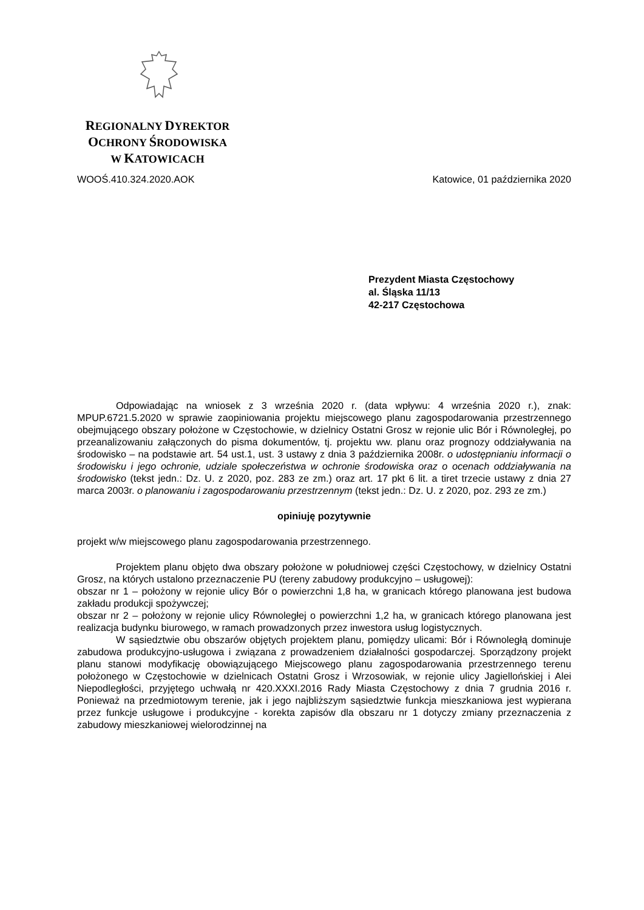REGIONALNY DYREKTOR
OCHRONY ŚRODOWISKA
W KATOWICACH
WOOŚ.410.324.2020.AOK Katowice, 01 października 2020
Prezydent Miasta Częstochowy
al. Śląska 11/13
42-217 Częstochowa
Odpowiadając na wniosek z 3 września 2020 r. (data wpływu: 4 września 2020 r.), znak: MPUP.6721.5.2020 w sprawie zaopiniowania projektu miejscowego planu zagospodarowania przestrzennego obejmującego obszary położone w Częstochowie, w dzielnicy Ostatni Grosz w rejonie ulic Bór i Równoległej, po przeanalizowaniu załączonych do pisma dokumentów, tj. projektu ww. planu oraz prognozy oddziaływania na środowisko – na podstawie art. 54 ust.1, ust. 3 ustawy z dnia 3 października 2008r. o udostępnianiu informacji o środowisku i jego ochronie, udziale społeczeństwa w ochronie środowiska oraz o ocenach oddziaływania na środowisko (tekst jedn.: Dz. U. z 2020, poz. 283 ze zm.) oraz art. 17 pkt 6 lit. a tiret trzecie ustawy z dnia 27 marca 2003r. o planowaniu i zagospodarowaniu przestrzennym (tekst jedn.: Dz. U. z 2020, poz. 293 ze zm.)
opiniuję pozytywnie
projekt w/w miejscowego planu zagospodarowania przestrzennego.
Projektem planu objęto dwa obszary położone w południowej części Częstochowy, w dzielnicy Ostatni Grosz, na których ustalono przeznaczenie PU (tereny zabudowy produkcyjno – usługowej):
obszar nr 1 – położony w rejonie ulicy Bór o powierzchni 1,8 ha, w granicach którego planowana jest budowa zakładu produkcji spożywczej;
obszar nr 2 – położony w rejonie ulicy Równoległej o powierzchni 1,2 ha, w granicach którego planowana jest realizacja budynku biurowego, w ramach prowadzonych przez inwestora usług logistycznych.
W sąsiedztwie obu obszarów objętych projektem planu, pomiędzy ulicami: Bór i Równoległą dominuje zabudowa produkcyjno-usługowa i związana z prowadzeniem działalności gospodarczej. Sporządzony projekt planu stanowi modyfikację obowiązującego Miejscowego planu zagospodarowania przestrzennego terenu położonego w Częstochowie w dzielnicach Ostatni Grosz i Wrzosowiak, w rejonie ulicy Jagiellońskiej i Alei Niepodległości, przyjętego uchwałą nr 420.XXXI.2016 Rady Miasta Częstochowy z dnia 7 grudnia 2016 r. Ponieważ na przedmiotowym terenie, jak i jego najbliższym sąsiedztwie funkcja mieszkaniowa jest wypierana przez funkcje usługowe i produkcyjne - korekta zapisów dla obszaru nr 1 dotyczy zmiany przeznaczenia z zabudowy mieszkaniowej wielorodzinnej na